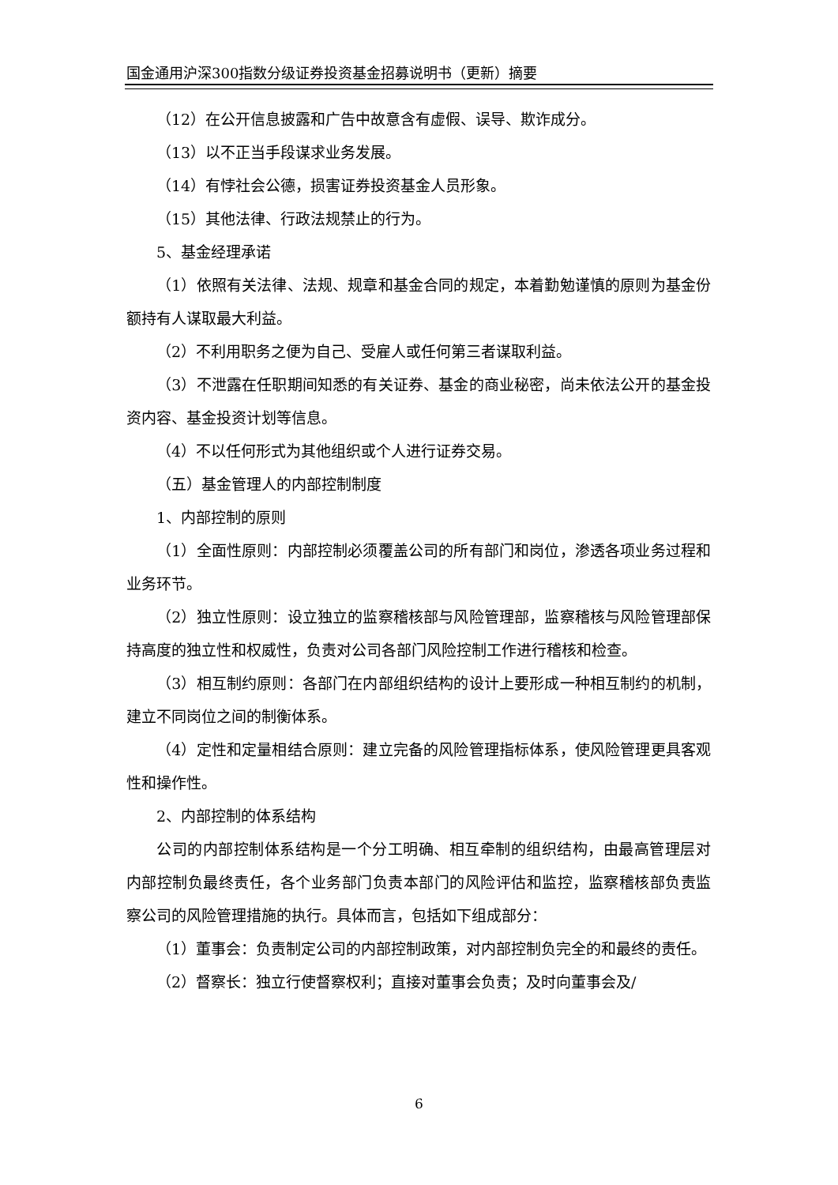国金通用沪深300指数分级证券投资基金招募说明书（更新）摘要
（12）在公开信息披露和广告中故意含有虚假、误导、欺诈成分。
（13）以不正当手段谋求业务发展。
（14）有悖社会公德，损害证券投资基金人员形象。
（15）其他法律、行政法规禁止的行为。
5、基金经理承诺
（1）依照有关法律、法规、规章和基金合同的规定，本着勤勉谨慎的原则为基金份额持有人谋取最大利益。
（2）不利用职务之便为自己、受雇人或任何第三者谋取利益。
（3）不泄露在任职期间知悉的有关证券、基金的商业秘密，尚未依法公开的基金投资内容、基金投资计划等信息。
（4）不以任何形式为其他组织或个人进行证券交易。
（五）基金管理人的内部控制制度
1、内部控制的原则
（1）全面性原则：内部控制必须覆盖公司的所有部门和岗位，渗透各项业务过程和业务环节。
（2）独立性原则：设立独立的监察稽核部与风险管理部，监察稽核与风险管理部保持高度的独立性和权威性，负责对公司各部门风险控制工作进行稽核和检查。
（3）相互制约原则：各部门在内部组织结构的设计上要形成一种相互制约的机制，建立不同岗位之间的制衡体系。
（4）定性和定量相结合原则：建立完备的风险管理指标体系，使风险管理更具客观性和操作性。
2、内部控制的体系结构
公司的内部控制体系结构是一个分工明确、相互牵制的组织结构，由最高管理层对内部控制负最终责任，各个业务部门负责本部门的风险评估和监控，监察稽核部负责监察公司的风险管理措施的执行。具体而言，包括如下组成部分：
（1）董事会：负责制定公司的内部控制政策，对内部控制负完全的和最终的责任。
（2）督察长：独立行使督察权利；直接对董事会负责；及时向董事会及/
6